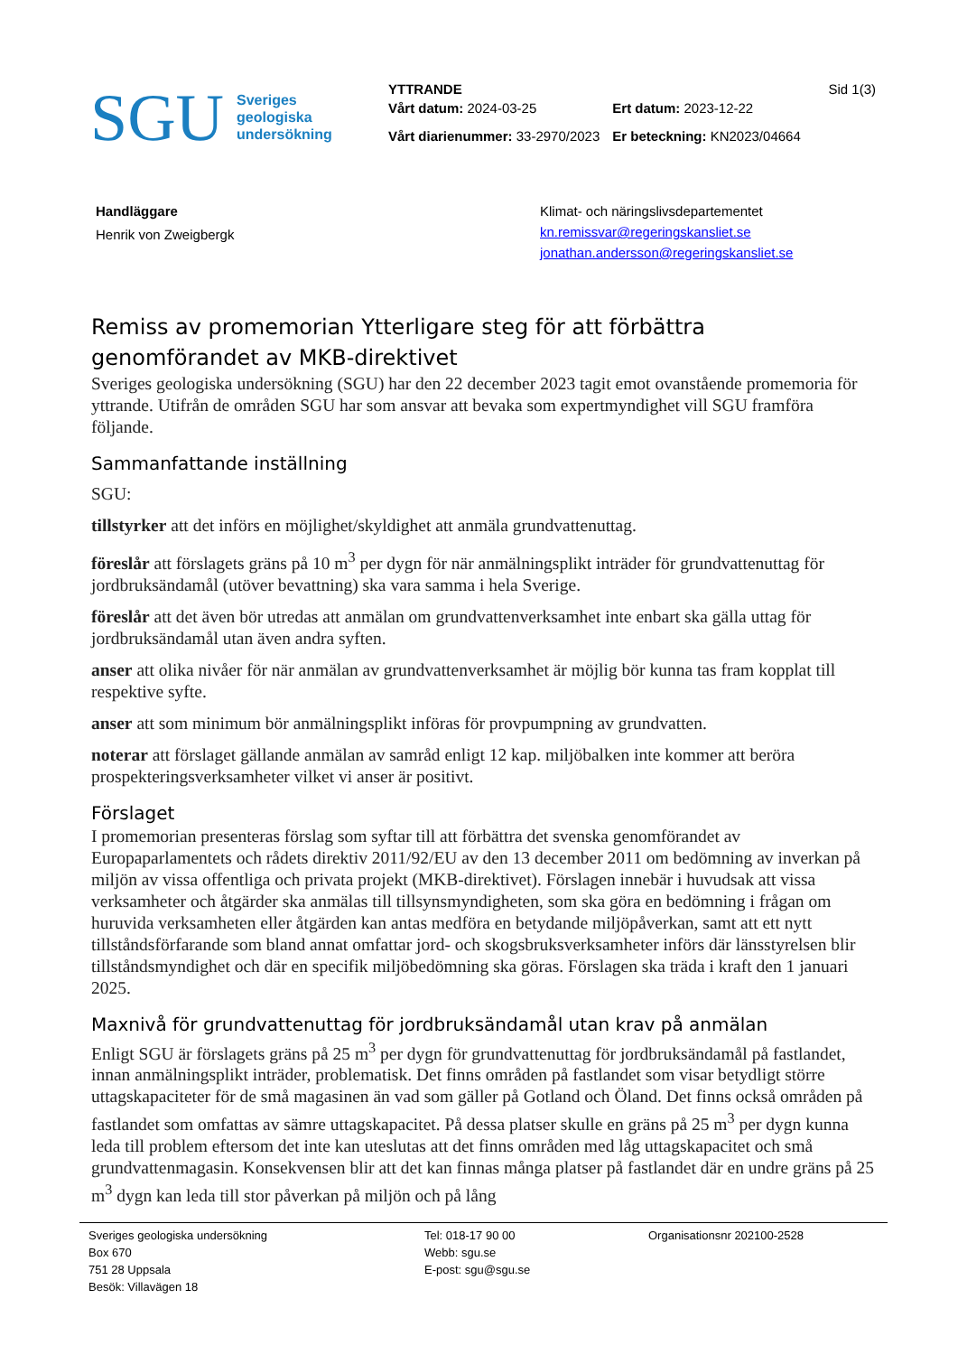SGU
Sveriges
geologiska
undersökning
YTTRANDE
| Vårt datum: 2024-03-25 | Ert datum: 2023-12-22 |
| Vårt diarienummer: 33-2970/2023 | Er beteckning: KN2023/04664 |
Sid 1(3)
Handläggare
Henrik von Zweigbergk
Klimat- och näringslivsdepartementet
kn.remissvar@regeringskansliet.se
jonathan.andersson@regeringskansliet.se
Remiss av promemorian Ytterligare steg för att förbättra genomförandet av MKB-direktivet
Sveriges geologiska undersökning (SGU) har den 22 december 2023 tagit emot ovanstående promemoria för yttrande. Utifrån de områden SGU har som ansvar att bevaka som expertmyndighet vill SGU framföra följande.
Sammanfattande inställning
SGU:
tillstyrker att det införs en möjlighet/skyldighet att anmäla grundvattenuttag.
föreslår att förslagets gräns på 10 m<sup>3</sup> per dygn för när anmälningsplikt inträder för grundvattenuttag för jordbruksändamål (utöver bevattning) ska vara samma i hela Sverige.
föreslår att det även bör utredas att anmälan om grundvattenverksamhet inte enbart ska gälla uttag för jordbruksändamål utan även andra syften.
anser att olika nivåer för när anmälan av grundvattenverksamhet är möjlig bör kunna tas fram kopplat till respektive syfte.
anser att som minimum bör anmälningsplikt införas för provpumpning av grundvatten.
noterar att förslaget gällande anmälan av samråd enligt 12 kap. miljöbalken inte kommer att beröra prospekteringsverksamheter vilket vi anser är positivt.
Förslaget
I promemorian presenteras förslag som syftar till att förbättra det svenska genomförandet av Europaparlamentets och rådets direktiv 2011/92/EU av den 13 december 2011 om bedömning av inverkan på miljön av vissa offentliga och privata projekt (MKB-direktivet). Förslagen innebär i huvudsak att vissa verksamheter och åtgärder ska anmälas till tillsynsmyndigheten, som ska göra en bedömning i frågan om huruvida verksamheten eller åtgärden kan antas medföra en betydande miljöpåverkan, samt att ett nytt tillståndsförfarande som bland annat omfattar jord- och skogsbruksverksamheter införs där länsstyrelsen blir tillståndsmyndighet och där en specifik miljöbedömning ska göras. Förslagen ska träda i kraft den 1 januari 2025.
Maxnivå för grundvattenuttag för jordbruksändamål utan krav på anmälan
Enligt SGU är förslagets gräns på 25 m<sup>3</sup> per dygn för grundvattenuttag för jordbruksändamål på fastlandet, innan anmälningsplikt inträder, problematisk. Det finns områden på fastlandet som visar betydligt större uttagskapaciteter för de små magasinen än vad som gäller på Gotland och Öland. Det finns också områden på fastlandet som omfattas av sämre uttagskapacitet. På dessa platser skulle en gräns på 25 m<sup>3</sup> per dygn kunna leda till problem eftersom det inte kan uteslutas att det finns områden med låg uttagskapacitet och små grundvattenmagasin. Konsekvensen blir att det kan finnas många platser på fastlandet där en undre gräns på 25 m<sup>3</sup> dygn kan leda till stor påverkan på miljön och på lång
Sveriges geologiska undersökning
Box 670
751 28 Uppsala
Besök: Villavägen 18
Tel: 018-17 90 00
Webb: sgu.se
E-post: sgu@sgu.se
Organisationsnr 202100-2528